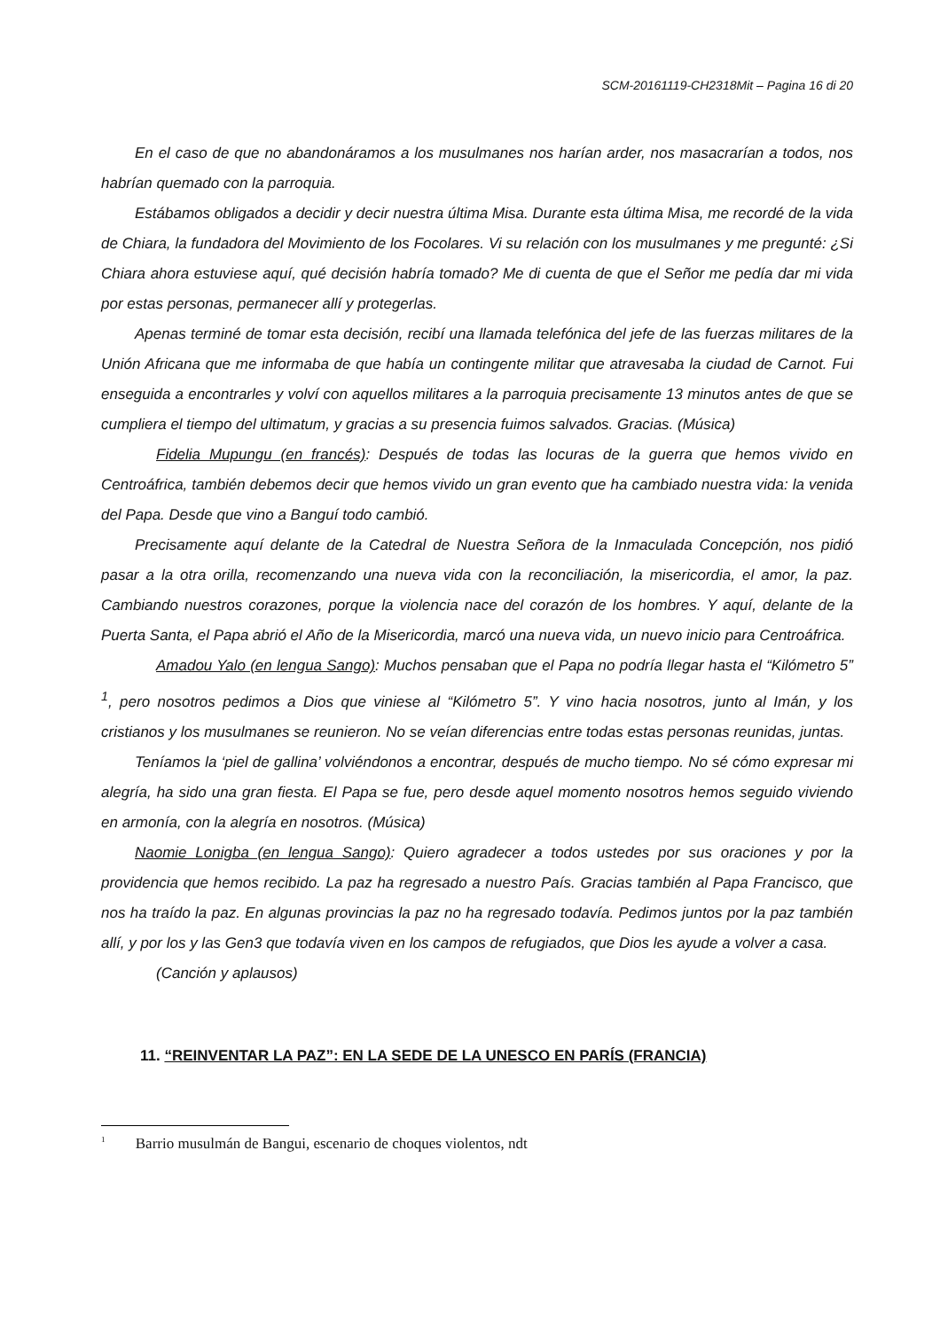SCM-20161119-CH2318Mit – Pagina 16 di 20
En el caso de que no abandonáramos a los musulmanes nos harían arder, nos masacrarían a todos, nos habrían quemado con la parroquia.
Estábamos obligados a decidir y decir nuestra última Misa. Durante esta última Misa, me recordé de la vida de Chiara, la fundadora del Movimiento de los Focolares. Vi su relación con los musulmanes y me pregunté: ¿Si Chiara ahora estuviese aquí, qué decisión habría tomado? Me di cuenta de que el Señor me pedía dar mi vida por estas personas, permanecer allí y protegerlas.
Apenas terminé de tomar esta decisión, recibí una llamada telefónica del jefe de las fuerzas militares de la Unión Africana que me informaba de que había un contingente militar que atravesaba la ciudad de Carnot. Fui enseguida a encontrarles y volví con aquellos militares a la parroquia precisamente 13 minutos antes de que se cumpliera el tiempo del ultimatum, y gracias a su presencia fuimos salvados. Gracias. (Música)
Fidelia Mupungu (en francés): Después de todas las locuras de la guerra que hemos vivido en Centroáfrica, también debemos decir que hemos vivido un gran evento que ha cambiado nuestra vida: la venida del Papa. Desde que vino a Banguí todo cambió.
Precisamente aquí delante de la Catedral de Nuestra Señora de la Inmaculada Concepción, nos pidió pasar a la otra orilla, recomenzando una nueva vida con la reconciliación, la misericordia, el amor, la paz. Cambiando nuestros corazones, porque la violencia nace del corazón de los hombres. Y aquí, delante de la Puerta Santa, el Papa abrió el Año de la Misericordia, marcó una nueva vida, un nuevo inicio para Centroáfrica.
Amadou Yalo (en lengua Sango): Muchos pensaban que el Papa no podría llegar hasta el “Kilómetro 5” <sup>1</sup>, pero nosotros pedimos a Dios que viniese al “Kilómetro 5”. Y vino hacia nosotros, junto al Imán, y los cristianos y los musulmanes se reunieron. No se veían diferencias entre todas estas personas reunidas, juntas.
Teníamos la ‘piel de gallina’ volviéndonos a encontrar, después de mucho tiempo. No sé cómo expresar mi alegría, ha sido una gran fiesta. El Papa se fue, pero desde aquel momento nosotros hemos seguido viviendo en armonía, con la alegría en nosotros. (Música)
Naomie Lonigba (en lengua Sango): Quiero agradecer a todos ustedes por sus oraciones y por la providencia que hemos recibido. La paz ha regresado a nuestro País. Gracias también al Papa Francisco, que nos ha traído la paz. En algunas provincias la paz no ha regresado todavía. Pedimos juntos por la paz también allí, y por los y las Gen3 que todavía viven en los campos de refugiados, que Dios les ayude a volver a casa.
(Canción y aplausos)
11. “REINVENTAR LA PAZ”: EN LA SEDE DE LA UNESCO EN PARÍS (FRANCIA)
<sup>1</sup> Barrio musulmán de Bangui, escenario de choques violentos, ndt